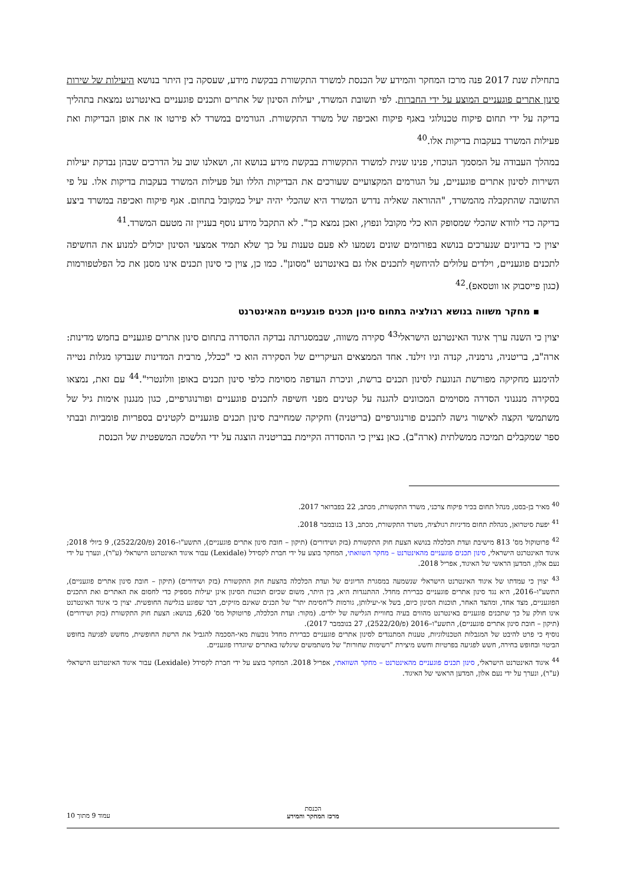בתחילת שנת 2017 פנה מרכז המחקר והמידע של הכנסת למשרד התקשורת בבקשת מידע, שעסקה בין היתר בנושא היעילות של שירות סינון אתרים פוגעניים המוצע על ידי החברות. לפי תשובת המשרד, יעילות הסינון של אתרים ותכנים פוגעניים באינטרנט נמצאת בתהליך בדיקה על ידי תחום פיקוח טכנולוגי באגף פיקוח ואכיפה של משרד התקשורת. הגורמים במשרד לא פירטו אז את אופן הבדיקות ואת פעילות המשרד בעקבות בדיקות אלו.<sup>40</sup>
במהלך העבודה על המסמך הנוכחי, פנינו שנית למשרד התקשורת בבקשת מידע בנושא זה, ושאלנו שוב על הדרכים שבהן נבדקת יעילות השירות לסינון אתרים פוגעניים, על הגורמים המקצועיים שעורכים את הבדיקות הללו ועל פעילות המשרד בעקבות בדיקות אלו. על פי התשובה שהתקבלה מהמשרד, "ההוראה שאליה נדרש המשרד היא שהכלי יהיה יעיל כמקובל בתחום. אגף פיקוח ואכיפה במשרד ביצע בדיקה כדי לוודא שהכלי שמסופק הוא כלי מקובל ונפוץ, ואכן נמצא כך". לא התקבל מידע נוסף בעניין זה מטעם המשרד.<sup>41</sup>
יצוין כי בדיונים שנערכים בנושא בפורומים שונים נשמעו לא פעם טענות על כך שלא תמיד אמצעי הסינון יכולים למנוע את החשיפה לתכנים פוגעניים, וילדים עלולים להיחשף לתכנים אלו גם באינטרנט "מסונן". כמו כן, צוין כי סינון תכנים אינו מסנן את כל הפלטפורמות (כגון פייסבוק או ווטסאפ).<sup>42</sup>
▪ מחקר משווה בנושא רגולציה בתחום סינון תכנים פוגעניים מהאינטרנט
יצוין כי השנה ערך איגוד האינטרנט הישראלי<sup>43</sup> סקירה משווה, שבמסגרתה נבדקה ההסדרה בתחום סינון אתרים פוגעניים בחמש מדינות: ארה"ב, בריטניה, גרמניה, קנדה וניו זילנד. אחד הממצאים העיקריים של הסקירה הוא כי "ככלל, מרבית המדינות שנבדקו מגלות נטייה להימנע מחקיקה מפורשת הנוגעת לסינון תכנים ברשת, וניכרת העדפה מסוימת כלפי סינון תכנים באופן וולונטרי".<sup>44</sup> עם זאת, נמצאו בסקירה מנגנוני הסדרה מסוימים המכוונים להגנה על קטינים מפני חשיפה לתכנים פוגעניים ופורנוגרפיים, כגון מנגנון אימות גיל של משתמשי הקצה לאישור גישה לתכנים פורנוגרפיים (בריטניה) וחקיקה שמחייבת סינון תכנים פוגעניים לקטינים בספריות פומביות ובבתי ספר שמקבלים תמיכה ממשלתית (ארה"ב). כאן נציין כי ההסדרה הקיימת בבריטניה הוצגה על ידי הלשכה המשפטית של הכנסת
<sup>40</sup> מאיר בן-בסט, מנהל תחום בכיר פיקוח צרכני, משרד התקשורת, מכתב, 22 בפברואר 2017.
<sup>41</sup> יפעת סיטרואן, מנהלת תחום מדיניות רגולציה, משרד התקשורת, מכתב, 13 בנובמבר 2018.
<sup>42</sup> פרוטוקול מס' 813 מישיבת ועדת הכלכלה בנושא הצעת חוק התקשורת (בזק ושידורים) (תיקון – חובת סינון אתרים פוגעניים), התשע"ו–2016 (פ/2522/20), 9 ביולי 2018; איגוד האינטרנט הישראלי, סינון תכנים פוגעניים מהאינטרנט – מחקר השוואתי, המחקר בוצע על ידי חברת לקסידל (Lexidale) עבור איגוד האינטרנט הישראלי (ע"ר), ונערך על ידי נעם אלון, המדען הראשי של האיגוד, אפריל 2018.
<sup>43</sup> יצוין כי עמדתו של איגוד האינטרנט הישראלי שנשמעה במסגרת הדיונים של ועדת הכלכלה בהצעת חוק התקשורת (בזק ושידורים) (תיקון – חובת סינון אתרים פוגעניים), התשע"ו–2016, היא נגד סינון אתרים פוגעניים כברירת מחדל. ההתנגדות היא, בין היתר, משום שכיום תוכנות הסינון אינן יעילות מספיק כדי לחסום את האתרים ואת התכנים הפוגעניים, מצד אחד, ומהצד האחר, תוכנות הסינון כיום, בשל אי-יעילותן, גורמות ל"חסימת יתר" של תכנים שאינם מזיקים, דבר שפוגע בגלישה החופשית. יצוין כי איגוד האינטרנט אינו חולק על כך שתכנים פוגעניים באינטרנט מהווים בעיה בחוויית הגלישה של ילדים. (מקור: ועדת הכלכלה, פרוטוקול מס' 620, בנושא: הצעת חוק התקשורת (בזק ושידורים) (תיקון – חובת סינון אתרים פוגעניים), התשע"ו–2016 (פ/2522/20), 27 בנובמבר 2017).
נוסיף כי פרט להיבט של המגבלות הטכנולוגיות, טענות המתנגדים לסינון אתרים פוגעניים כברירת מחדל נובעות מאי-הסכמה להגביל את הרשת החופשית, מחשש לפגיעה בחופש הביטוי ובחופש בחירה, חשש לפגיעה בפרטיות וחשש מיצירת "רשימות שחורות" של משתמשים שיגלשו באתרים שיוגדרו פוגעניים.
<sup>44</sup> איגוד האינטרנט הישראלי, סינון תכנים פוגעניים מהאינטרנט – מחקר השוואתי, אפריל 2018. המחקר בוצע על ידי חברת לקסידל (Lexidale) עבור איגוד האינטרנט הישראלי (ע"ר), ונערך על ידי נעם אלון, המדען הראשי של האיגוד.
הכנסת
מרכז המחקר והמידע
עמוד 9 מתוך 10